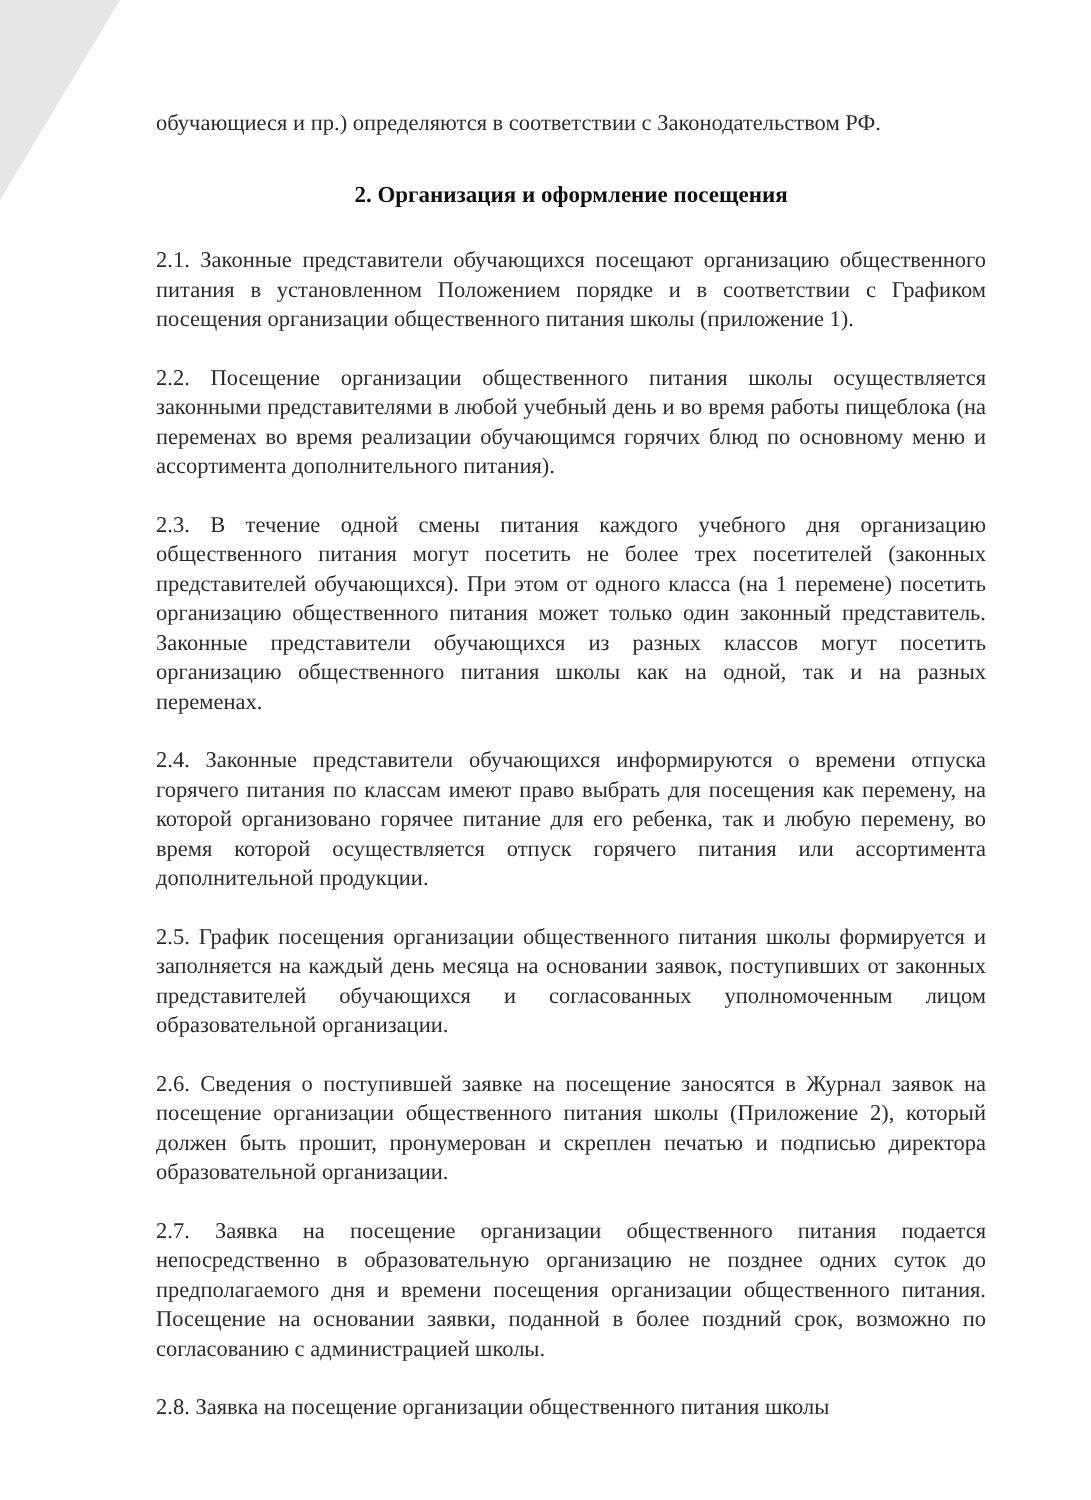обучающиеся и пр.) определяются в соответствии с Законодательством РФ.
2. Организация и оформление посещения
2.1. Законные представители обучающихся посещают организацию общественного питания в установленном Положением порядке и в соответствии с Графиком посещения организации общественного питания школы (приложение 1).
2.2. Посещение организации общественного питания школы осуществляется законными представителями в любой учебный день и во время работы пищеблока (на переменах во время реализации обучающимся горячих блюд по основному меню и ассортимента дополнительного питания).
2.3. В течение одной смены питания каждого учебного дня организацию общественного питания могут посетить не более трех посетителей (законных представителей обучающихся). При этом от одного класса (на 1 перемене) посетить организацию общественного питания может только один законный представитель. Законные представители обучающихся из разных классов могут посетить организацию общественного питания школы как на одной, так и на разных переменах.
2.4. Законные представители обучающихся информируются о времени отпуска горячего питания по классам имеют право выбрать для посещения как перемену, на которой организовано горячее питание для его ребенка, так и любую перемену, во время которой осуществляется отпуск горячего питания или ассортимента дополнительной продукции.
2.5. График посещения организации общественного питания школы формируется и заполняется на каждый день месяца на основании заявок, поступивших от законных представителей обучающихся и согласованных уполномоченным лицом образовательной организации.
2.6. Сведения о поступившей заявке на посещение заносятся в Журнал заявок на посещение организации общественного питания школы (Приложение 2), который должен быть прошит, пронумерован и скреплен печатью и подписью директора образовательной организации.
2.7. Заявка на посещение организации общественного питания подается непосредственно в образовательную организацию не позднее одних суток до предполагаемого дня и времени посещения организации общественного питания. Посещение на основании заявки, поданной в более поздний срок, возможно по согласованию с администрацией школы.
2.8. Заявка на посещение организации общественного питания школы